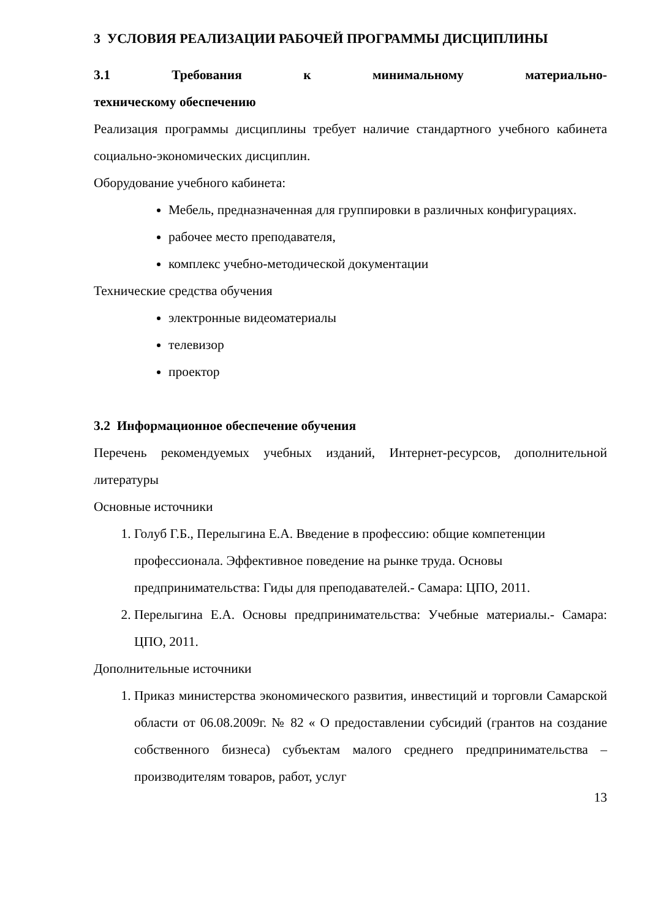3 УСЛОВИЯ РЕАЛИЗАЦИИ РАБОЧЕЙ ПРОГРАММЫ ДИСЦИПЛИНЫ
3.1 Требования к минимальному материально-техническому обеспечению
Реализация программы дисциплины требует наличие стандартного учебного кабинета социально-экономических дисциплин.
Оборудование учебного кабинета:
Мебель, предназначенная для группировки в различных конфигурациях.
рабочее место преподавателя,
комплекс учебно-методической документации
Технические средства обучения
электронные видеоматериалы
телевизор
проектор
3.2 Информационное обеспечение обучения
Перечень рекомендуемых учебных изданий, Интернет-ресурсов, дополнительной литературы
Основные источники
1. Голуб Г.Б., Перелыгина Е.А. Введение в профессию: общие компетенции профессионала. Эффективное поведение на рынке труда. Основы предпринимательства: Гиды для преподавателей.- Самара: ЦПО, 2011.
2. Перелыгина Е.А. Основы предпринимательства: Учебные материалы.- Самара: ЦПО, 2011.
Дополнительные источники
1. Приказ министерства экономического развития, инвестиций и торговли Самарской области от 06.08.2009г. № 82 « О предоставлении субсидий (грантов на создание собственного бизнеса) субъектам малого среднего предпринимательства – производителям товаров, работ, услуг
13